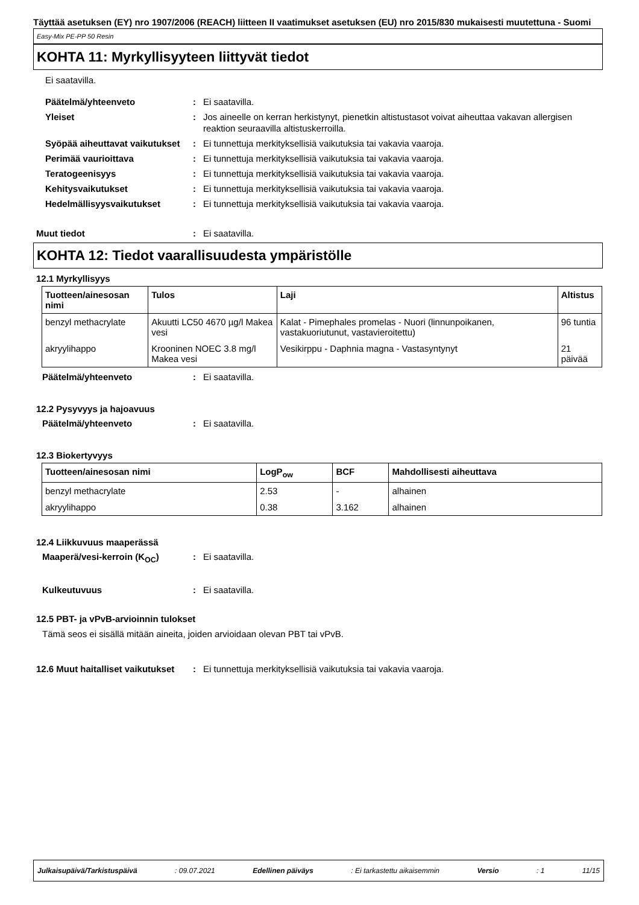Täyttää asetuksen (EY) nro 1907/2006 (REACH) liitteen II vaatimukset asetuksen (EU) nro 2015/830 mukaisesti muutettuna - Suomi
Easy-Mix PE-PP 50 Resin
KOHTA 11: Myrkyllisyyteen liittyvät tiedot
Ei saatavilla.
Päätelmä/yhteenveto : Ei saatavilla.
Yleiset : Jos aineelle on kerran herkistynyt, pienetkin altistustasot voivat aiheuttaa vakavan allergisen reaktion seuraavilla altistuskerroilla.
Syöpää aiheuttavat vaikutukset
: Ei tunnettuja merkityksellisiä vaikutuksia tai vakavia vaaroja.
Perimää vaurioittava : Ei tunnettuja merkityksellisiä vaikutuksia tai vakavia vaaroja.
Teratogeenisyys : Ei tunnettuja merkityksellisiä vaikutuksia tai vakavia vaaroja.
Kehitysvaikutukset : Ei tunnettuja merkityksellisiä vaikutuksia tai vakavia vaaroja.
Hedelmällisyysvaikutukset : Ei tunnettuja merkityksellisiä vaikutuksia tai vakavia vaaroja.
Muut tiedot : Ei saatavilla.
KOHTA 12: Tiedot vaarallisuudesta ympäristölle
12.1 Myrkyllisyys
| Tuotteen/ainesosan nimi | Tulos | Laji | Altistus |
| --- | --- | --- | --- |
| benzyl methacrylate | Akuutti LC50 4670 µg/l Makea vesi | Kalat - Pimephales promelas - Nuori (linnunpoikanen, vastakuoriutunut, vastavieroitettu) | 96 tuntia |
| akryylihappo | Krooninen NOEC 3.8 mg/l Makea vesi | Vesikirppu - Daphnia magna - Vastasyntynyt | 21 päivää |
Päätelmä/yhteenveto : Ei saatavilla.
12.2 Pysyvyys ja hajoavuus
Päätelmä/yhteenveto : Ei saatavilla.
12.3 Biokertyvyys
| Tuotteen/ainesosan nimi | LogP<sub>ow</sub> | BCF | Mahdollisesti aiheuttava |
| --- | --- | --- | --- |
| benzyl methacrylate | 2.53 | - | alhainen |
| akryylihappo | 0.38 | 3.162 | alhainen |
12.4 Liikkuvuus maaperässä
Maaperä/vesi-kerroin (K<sub>OC</sub>) : Ei saatavilla.
Kulkeutuvuus : Ei saatavilla.
12.5 PBT- ja vPvB-arvioinnin tulokset
Tämä seos ei sisällä mitään aineita, joiden arvioidaan olevan PBT tai vPvB.
12.6 Muut haitalliset vaikutukset
: Ei tunnettuja merkityksellisiä vaikutuksia tai vakavia vaaroja.
Julkaisupäivä/Tarkistuspäivä : 09.07.2021 Edellinen päiväys : Ei tarkastettu aikaisemmin Versio : 1 11/15